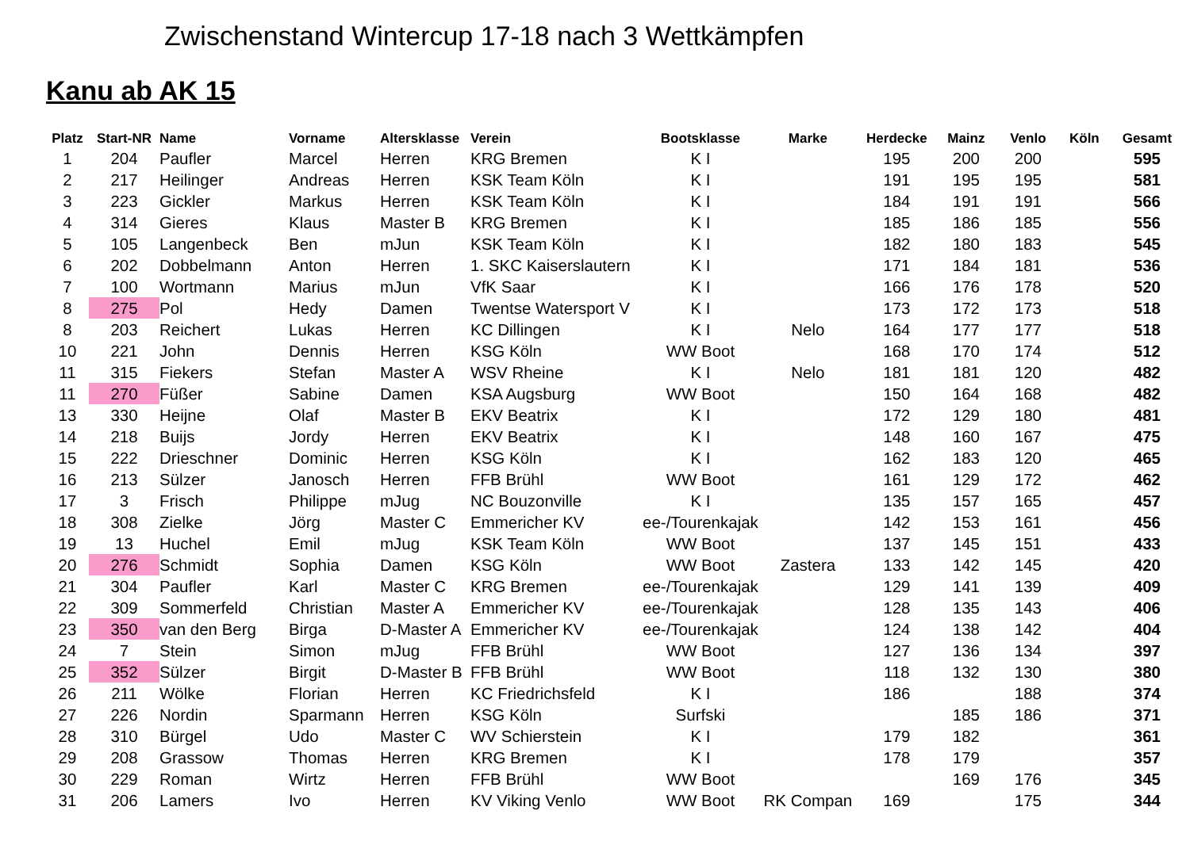Zwischenstand Wintercup 17-18 nach 3 Wettkämpfen
Kanu ab AK 15
| Platz | Start-NR | Name | Vorname | Altersklasse | Verein | Bootsklasse | Marke | Herdecke | Mainz | Venlo | Köln | Gesamt |
| --- | --- | --- | --- | --- | --- | --- | --- | --- | --- | --- | --- | --- |
| 1 | 204 | Paufler | Marcel | Herren | KRG Bremen | K I | | 195 | 200 | 200 | | 595 |
| 2 | 217 | Heilinger | Andreas | Herren | KSK Team Köln | K I | | 191 | 195 | 195 | | 581 |
| 3 | 223 | Gickler | Markus | Herren | KSK Team Köln | K I | | 184 | 191 | 191 | | 566 |
| 4 | 314 | Gieres | Klaus | Master B | KRG Bremen | K I | | 185 | 186 | 185 | | 556 |
| 5 | 105 | Langenbeck | Ben | mJun | KSK Team Köln | K I | | 182 | 180 | 183 | | 545 |
| 6 | 202 | Dobbelmann | Anton | Herren | 1. SKC Kaiserslautern | K I | | 171 | 184 | 181 | | 536 |
| 7 | 100 | Wortmann | Marius | mJun | VfK Saar | K I | | 166 | 176 | 178 | | 520 |
| 8 | 275 | Pol | Hedy | Damen | Twentse Watersport V | K I | | 173 | 172 | 173 | | 518 |
| 8 | 203 | Reichert | Lukas | Herren | KC Dillingen | K I | Nelo | 164 | 177 | 177 | | 518 |
| 10 | 221 | John | Dennis | Herren | KSG Köln | WW Boot | | 168 | 170 | 174 | | 512 |
| 11 | 315 | Fiekers | Stefan | Master A | WSV Rheine | K I | Nelo | 181 | 181 | 120 | | 482 |
| 11 | 270 | Füßer | Sabine | Damen | KSA Augsburg | WW Boot | | 150 | 164 | 168 | | 482 |
| 13 | 330 | Heijne | Olaf | Master B | EKV Beatrix | K I | | 172 | 129 | 180 | | 481 |
| 14 | 218 | Buijs | Jordy | Herren | EKV Beatrix | K I | | 148 | 160 | 167 | | 475 |
| 15 | 222 | Drieschner | Dominic | Herren | KSG Köln | K I | | 162 | 183 | 120 | | 465 |
| 16 | 213 | Sülzer | Janosch | Herren | FFB Brühl | WW Boot | | 161 | 129 | 172 | | 462 |
| 17 | 3 | Frisch | Philippe | mJug | NC Bouzonville | K I | | 135 | 157 | 165 | | 457 |
| 18 | 308 | Zielke | Jörg | Master C | Emmericher KV | ee-/Tourenkajak | | 142 | 153 | 161 | | 456 |
| 19 | 13 | Huchel | Emil | mJug | KSK Team Köln | WW Boot | | 137 | 145 | 151 | | 433 |
| 20 | 276 | Schmidt | Sophia | Damen | KSG Köln | WW Boot | Zastera | 133 | 142 | 145 | | 420 |
| 21 | 304 | Paufler | Karl | Master C | KRG Bremen | ee-/Tourenkajak | | 129 | 141 | 139 | | 409 |
| 22 | 309 | Sommerfeld | Christian | Master A | Emmericher KV | ee-/Tourenkajak | | 128 | 135 | 143 | | 406 |
| 23 | 350 | van den Berg | Birga | D-Master A | Emmericher KV | ee-/Tourenkajak | | 124 | 138 | 142 | | 404 |
| 24 | 7 | Stein | Simon | mJug | FFB Brühl | WW Boot | | 127 | 136 | 134 | | 397 |
| 25 | 352 | Sülzer | Birgit | D-Master B | FFB Brühl | WW Boot | | 118 | 132 | 130 | | 380 |
| 26 | 211 | Wölke | Florian | Herren | KC Friedrichsfeld | K I | | 186 | | 188 | | 374 |
| 27 | 226 | Nordin | Sparmann | Herren | KSG Köln | Surfski | | | 185 | 186 | | 371 |
| 28 | 310 | Bürgel | Udo | Master C | WV Schierstein | K I | | 179 | 182 | | | 361 |
| 29 | 208 | Grassow | Thomas | Herren | KRG Bremen | K I | | 178 | 179 | | | 357 |
| 30 | 229 | Roman | Wirtz | Herren | FFB Brühl | WW Boot | | | 169 | 176 | | 345 |
| 31 | 206 | Lamers | Ivo | Herren | KV Viking Venlo | WW Boot | RK Compan | 169 | | 175 | | 344 |